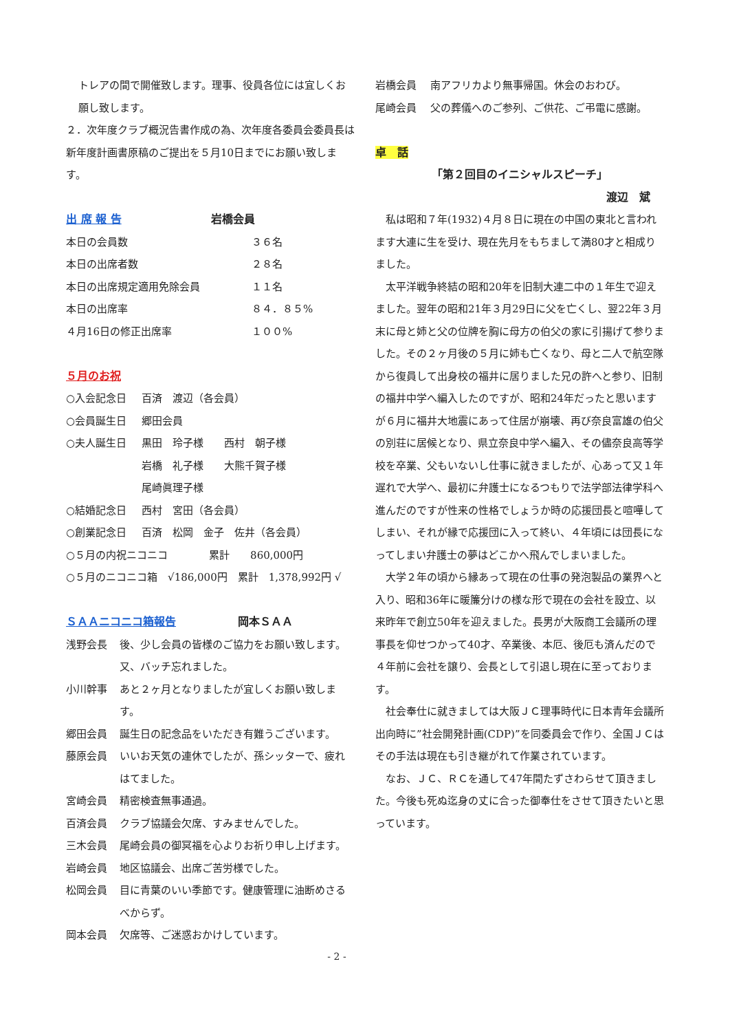トレアの間で開催致します。理事、役員各位には宜しくお願し致します。
２．次年度クラブ概況告書作成の為、次年度各委員会委員長は新年度計画書原稿のご提出を５月10日までにお願い致します。
出 席 報 告 岩橋会員
| 本日の会員数 | ３６名 |
| 本日の出席者数 | ２８名 |
| 本日の出席規定適用免除会員 | １１名 |
| 本日の出席率 | ８４．８５% |
| ４月16日の修正出席率 | １００% |
５月のお祝
| ○入会記念日 | 百済 渡辺（各会員） |
| ○会員誕生日 | 郷田会員 |
| ○夫人誕生日 | 黒田 玲子様 西村 朝子様 岩橋 礼子様 大熊千賀子様 尾崎眞理子様 |
| ○結婚記念日 | 西村 宮田（各会員） |
| ○創業記念日 | 百済 松岡 金子 佐井（各会員） |
○５月の内祝ニコニコ　　　　累計　　860,000円
○５月のニコニコ箱　√186,000円　累計　1,378,992円 √
ＳＡＡニコニコ箱報告 岡本ＳＡＡ
| 浅野会長 | 後、少し会員の皆様のご協力をお願い致します。又、バッチ忘れました。 |
| 小川幹事 | あと２ヶ月となりましたが宜しくお願い致します。 |
| 郷田会員 | 誕生日の記念品をいただき有難うございます。 |
| 藤原会員 | いいお天気の連休でしたが、孫シッターで、疲れはてました。 |
| 宮崎会員 | 精密検査無事通過。 |
| 百済会員 | クラブ協議会欠席、すみませんでした。 |
| 三木会員 | 尾崎会員の御冥福を心よりお祈り申し上げます。 |
| 岩崎会員 | 地区協議会、出席ご苦労様でした。 |
| 松岡会員 | 目に青葉のいい季節です。健康管理に油断めさるべからず。 |
| 岡本会員 | 欠席等、ご迷惑おかけしています。 |
| 岩橋会員 | 南アフリカより無事帰国。休会のおわび。 |
| 尾崎会員 | 父の葬儀へのご参列、ご供花、ご弔電に感謝。 |
卓　話
「第２回目のイニシャルスピーチ」
渡辺　斌
私は昭和７年(1932)４月８日に現在の中国の東北と言われます大連に生を受け、現在先月をもちまして満80才と相成りました。
太平洋戦争終結の昭和20年を旧制大連二中の１年生で迎えました。翌年の昭和21年３月29日に父を亡くし、翌22年３月末に母と姉と父の位牌を胸に母方の伯父の家に引揚げて参りました。その２ヶ月後の５月に姉も亡くなり、母と二人で航空隊から復員して出身校の福井に居りました兄の許へと参り、旧制の福井中学へ編入したのですが、昭和24年だったと思いますが６月に福井大地震にあって住居が崩壊、再び奈良富雄の伯父の別荘に居候となり、県立奈良中学へ編入、その儘奈良高等学校を卒業、父もいないし仕事に就きましたが、心あって又１年遅れで大学へ、最初に弁護士になるつもりで法学部法律学科へ進んだのですが性来の性格でしょうか時の応援団長と喧嘩してしまい、それが縁で応援団に入って終い、４年頃には団長になってしまい弁護士の夢はどこかへ飛んでしまいました。
大学２年の頃から縁あって現在の仕事の発泡製品の業界へと入り、昭和36年に暖簾分けの様な形で現在の会社を設立、以来昨年で創立50年を迎えました。長男が大阪商工会議所の理事長を仰せつかって40才、卒業後、本厄、後厄も済んだので４年前に会社を譲り、会長として引退し現在に至っております。
社会奉仕に就きましては大阪ＪＣ理事時代に日本青年会議所出向時に”社会開発計画(CDP)”を同委員会で作り、全国ＪＣはその手法は現在も引き継がれて作業されています。
なお、ＪＣ、ＲＣを通して47年間たずさわらせて頂きました。今後も死ぬ迄身の丈に合った御奉仕をさせて頂きたいと思っています。
- 2 -